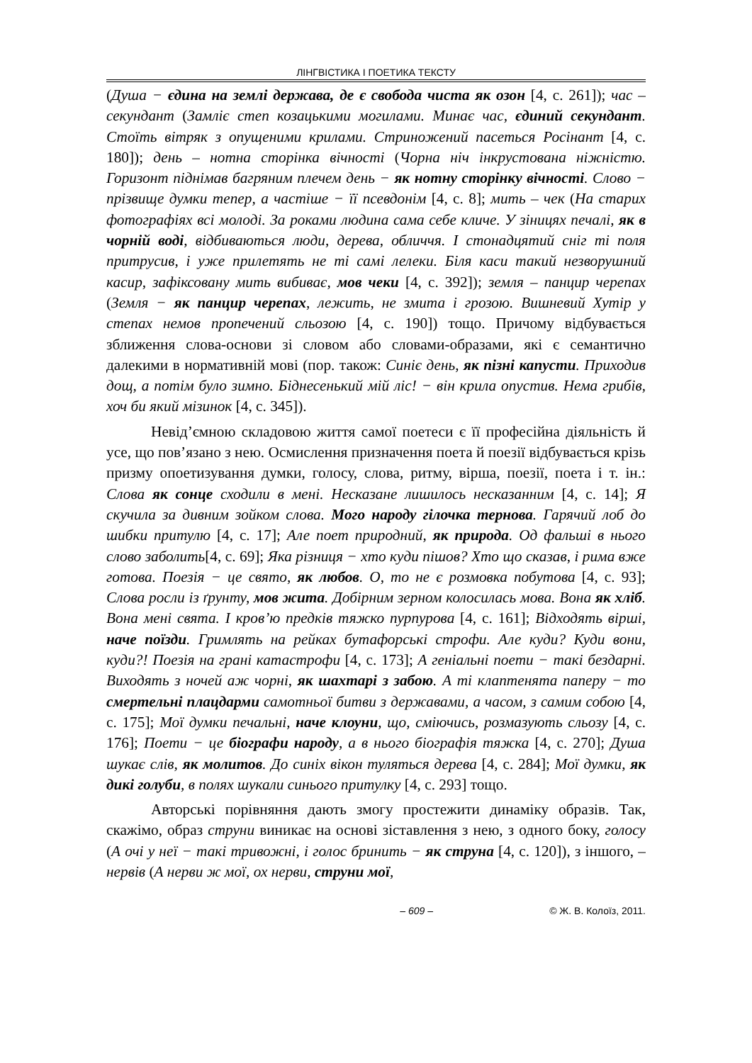ЛІНГВІСТИКА І ПОЕТИКА ТЕКСТУ
(Душа − єдина на землі держава, де є свобода чиста як озон [4, с. 261]); час – секундант (Замліє степ козацькими могилами. Минає час, єдиний секундант. Стоїть вітряк з опущеними крилами. Стриножений пасеться Росінант [4, с. 180]); день – нотна сторінка вічності (Чорна ніч інкрустована ніжністю. Горизонт піднімав багряним плечем день − як нотну сторінку вічності. Слово − прізвище думки тепер, а частіше − її псевдонім [4, с. 8]; мить – чек (На старих фотографіях всі молоді. За роками людина сама себе кличе. У зіницях печалі, як в чорній воді, відбиваються люди, дерева, обличчя. І стонадцятий сніг ті поля притрусив, і уже прилетять не ті самі лелеки. Біля каси такий незворушний касир, зафіксовану мить вибиває, мов чеки [4, с. 392]); земля – панцир черепах (Земля − як панцир черепах, лежить, не змита і грозою. Вишневий Хутір у степах немов пропечений сльозою [4, с. 190]) тощо. Причому відбувається зближення слова-основи зі словом або словами-образами, які є семантично далекими в нормативній мові (пор. також: Синіє день, як пізні капусти. Приходив дощ, а потім було зимно. Біднесенький мій ліс! − він крила опустив. Нема грибів, хоч би який мізинок [4, с. 345]).
Невід’ємною складовою життя самої поетеси є її професійна діяльність й усе, що пов’язано з нею. Осмислення призначення поета й поезії відбувається крізь призму опоетизування думки, голосу, слова, ритму, вірша, поезії, поета і т. ін.: Слова як сонце сходили в мені. Несказане лишилось несказанним [4, с. 14]; Я скучила за дивним зойком слова. Мого народу гілочка тернова. Гарячий лоб до шибки притулю [4, с. 17]; Але поет природний, як природа. Од фальші в нього слово заболить[4, с. 69]; Яка різниця − хто куди пішов? Хто що сказав, і рима вже готова. Поезія − це свято, як любов. О, то не є розмовка побутова [4, с. 93]; Слова росли із ґрунту, мов жита. Добірним зерном колосилась мова. Вона як хліб. Вона мені свята. І кров’ю предків тяжко пурпурова [4, с. 161]; Відходять вірші, наче поїзди. Гримлять на рейках бутафорські строфи. Але куди? Куди вони, куди?! Поезія на грані катастрофи [4, с. 173]; А геніальні поети − такі бездарні. Виходять з ночей аж чорні, як шахтарі з забою. А ті клаптенята паперу − то смертельні плацдарми самотньої битви з державами, а часом, з самим собою [4, с. 175]; Мої думки печальні, наче клоуни, що, сміючись, розмазують сльозу [4, с. 176]; Поети − це біографи народу, а в нього біографія тяжка [4, с. 270]; Душа шукає слів, як молитов. До синіх вікон туляться дерева [4, с. 284]; Мої думки, як дикі голуби, в полях шукали синього притулку [4, с. 293] тощо.
Авторські порівняння дають змогу простежити динаміку образів. Так, скажімо, образ струни виникає на основі зіставлення з нею, з одного боку, голосу (А очі у неї − такі тривожні, і голос бринить − як струна [4, с. 120]), з іншого, – нервів (А нерви ж мої, ох нерви, струни мої,
– 609 – © Ж. В. Колоїз, 2011.